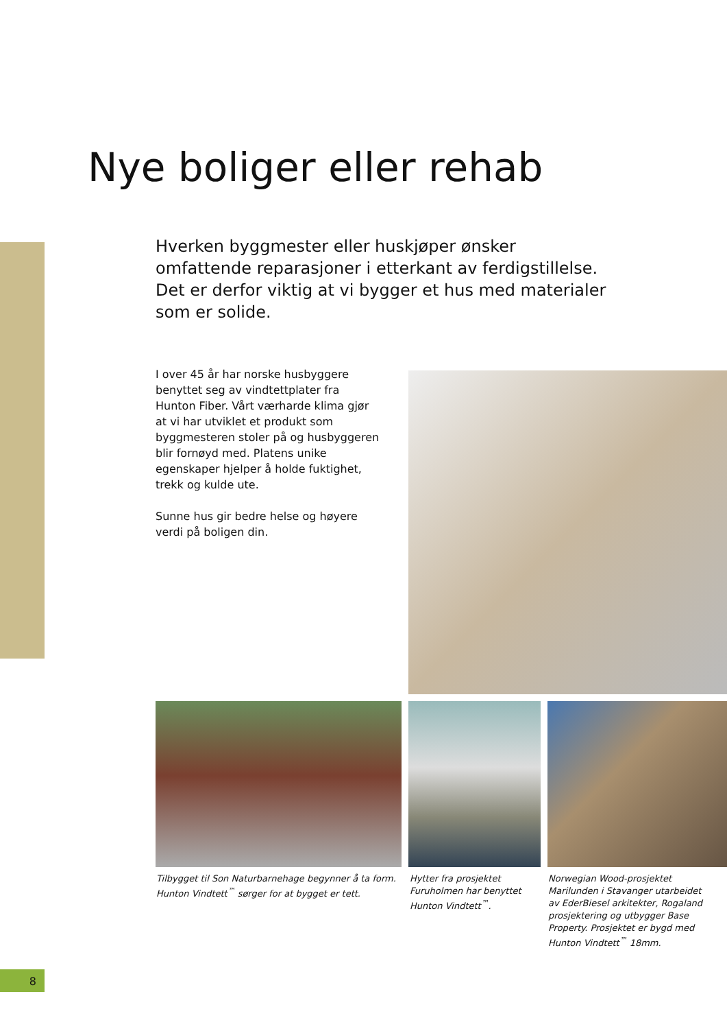Nye boliger eller rehab
Hverken byggmester eller huskjøper ønsker omfattende reparasjoner i etterkant av ferdigstillelse. Det er derfor viktig at vi bygger et hus med materialer som er solide.
I over 45 år har norske husbyggere benyttet seg av vindtettplater fra Hunton Fiber. Vårt værharde klima gjør at vi har utviklet et produkt som byggmesteren stoler på og husbyggeren blir fornøyd med. Platens unike egenskaper hjelper å holde fuktighet, trekk og kulde ute.
Sunne hus gir bedre helse og høyere verdi på boligen din.
Tilbygget til Son Naturbarnehage begynner å ta form. Hunton Vindtett<sup>™</sup> sørger for at bygget er tett.
Hytter fra prosjektet Furuholmen har benyttet Hunton Vindtett<sup>™</sup>.
Norwegian Wood-prosjektet Marilunden i Stavanger utarbeidet av EderBiesel arkitekter, Rogaland prosjektering og utbygger Base Property. Prosjektet er bygd med Hunton Vindtett<sup>™</sup> 18mm.
8